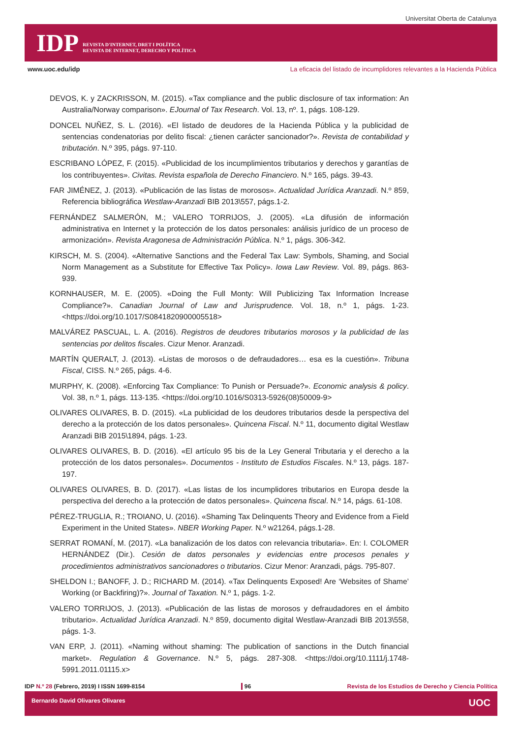Universitat Oberta de Catalunya
IDP
REVISTA D'INTERNET, DRET I POLÍTICA
REVISTA DE INTERNET, DERECHO Y POLÍTICA
www.uoc.edu/idp La eficacia del listado de incumplidores relevantes a la Hacienda Pública
DEVOS, K. y ZACKRISSON, M. (2015). «Tax compliance and the public disclosure of tax information: An Australia/Norway comparison». EJournal of Tax Research. Vol. 13, nº. 1, págs. 108-129.
DONCEL NUÑEZ, S. L. (2016). «El listado de deudores de la Hacienda Pública y la publicidad de sentencias condenatorias por delito fiscal: ¿tienen carácter sancionador?». Revista de contabilidad y tributación. N.º 395, págs. 97-110.
ESCRIBANO LÓPEZ, F. (2015). «Publicidad de los incumplimientos tributarios y derechos y garantías de los contribuyentes». Civitas. Revista española de Derecho Financiero. N.º 165, págs. 39-43.
FAR JIMÉNEZ, J. (2013). «Publicación de las listas de morosos». Actualidad Jurídica Aranzadi. N.º 859, Referencia bibliográfica Westlaw-Aranzadi BIB 2013\557, págs.1-2.
FERNÁNDEZ SALMERÓN, M.; VALERO TORRIJOS, J. (2005). «La difusión de información administrativa en Internet y la protección de los datos personales: análisis jurídico de un proceso de armonización». Revista Aragonesa de Administración Pública. N.º 1, págs. 306-342.
KIRSCH, M. S. (2004). «Alternative Sanctions and the Federal Tax Law: Symbols, Shaming, and Social Norm Management as a Substitute for Effective Tax Policy». Iowa Law Review. Vol. 89, págs. 863-939.
KORNHAUSER, M. E. (2005). «Doing the Full Monty: Will Publicizing Tax Information Increase Compliance?». Canadian Journal of Law and Jurisprudence. Vol. 18, n.º 1, págs. 1-23. <https://doi.org/10.1017/S0841820900005518>
MALVÁREZ PASCUAL, L. A. (2016). Registros de deudores tributarios morosos y la publicidad de las sentencias por delitos fiscales. Cizur Menor. Aranzadi.
MARTÍN QUERALT, J. (2013). «Listas de morosos o de defraudadores… esa es la cuestión». Tribuna Fiscal, CISS. N.º 265, págs. 4-6.
MURPHY, K. (2008). «Enforcing Tax Compliance: To Punish or Persuade?». Economic analysis & policy. Vol. 38, n.º 1, págs. 113-135. <https://doi.org/10.1016/S0313-5926(08)50009-9>
OLIVARES OLIVARES, B. D. (2015). «La publicidad de los deudores tributarios desde la perspectiva del derecho a la protección de los datos personales». Quincena Fiscal. N.º 11, documento digital Westlaw Aranzadi BIB 2015\1894, págs. 1-23.
OLIVARES OLIVARES, B. D. (2016). «El artículo 95 bis de la Ley General Tributaria y el derecho a la protección de los datos personales». Documentos - Instituto de Estudios Fiscales. N.º 13, págs. 187-197.
OLIVARES OLIVARES, B. D. (2017). «Las listas de los incumplidores tributarios en Europa desde la perspectiva del derecho a la protección de datos personales». Quincena fiscal. N.º 14, págs. 61-108.
PÉREZ-TRUGLIA, R.; TROIANO, U. (2016). «Shaming Tax Delinquents Theory and Evidence from a Field Experiment in the United States». NBER Working Paper. N.º w21264, págs.1-28.
SERRAT ROMANÍ, M. (2017). «La banalización de los datos con relevancia tributaria». En: I. COLOMER HERNÁNDEZ (Dir.). Cesión de datos personales y evidencias entre procesos penales y procedimientos administrativos sancionadores o tributarios. Cizur Menor: Aranzadi, págs. 795-807.
SHELDON I.; BANOFF, J. D.; RICHARD M. (2014). «Tax Delinquents Exposed! Are ‘Websites of Shame’ Working (or Backfiring)?». Journal of Taxation. N.º 1, págs. 1-2.
VALERO TORRIJOS, J. (2013). «Publicación de las listas de morosos y defraudadores en el ámbito tributario». Actualidad Jurídica Aranzadi. N.º 859, documento digital Westlaw-Aranzadi BIB 2013\558, págs. 1-3.
VAN ERP, J. (2011). «Naming without shaming: The publication of sanctions in the Dutch financial market». Regulation & Governance. N.º 5, págs. 287-308. <https://doi.org/10.1111/j.1748-5991.2011.01115.x>
IDP N.º 28 (Febrero, 2019) I ISSN 1699-8154 96 Revista de los Estudios de Derecho y Ciencia Política
Bernardo David Olivares Olivares UOC